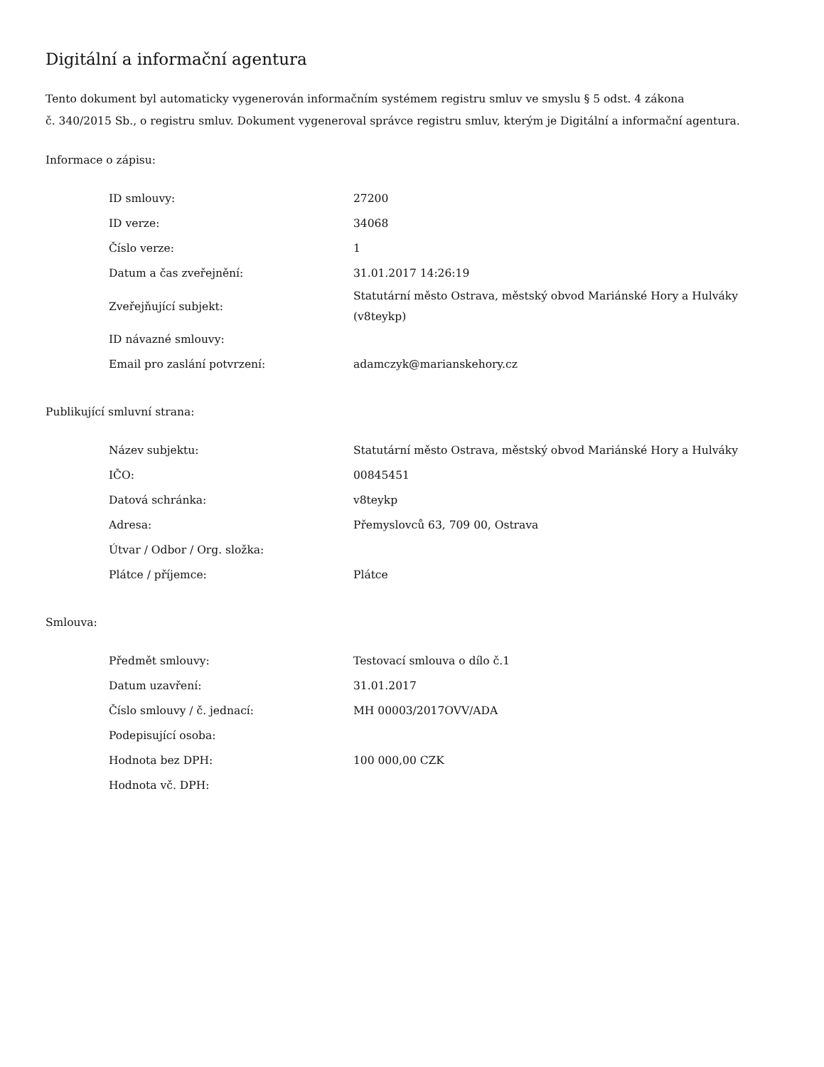Digitální a informační agentura
Tento dokument byl automaticky vygenerován informačním systémem registru smluv ve smyslu § 5 odst. 4 zákona
č. 340/2015 Sb., o registru smluv. Dokument vygeneroval správce registru smluv, kterým je Digitální a informační agentura.
Informace o zápisu:
| ID smlouvy: | 27200 |
| ID verze: | 34068 |
| Číslo verze: | 1 |
| Datum a čas zveřejnění: | 31.01.2017 14:26:19 |
| Zveřejňující subjekt: | Statutární město Ostrava, městský obvod Mariánské Hory a Hulváky (v8teykp) |
| ID návazné smlouvy: | |
| Email pro zaslání potvrzení: | adamczyk@marianskehory.cz |
Publikující smluvní strana:
| Název subjektu: | Statutární město Ostrava, městský obvod Mariánské Hory a Hulváky |
| IČO: | 00845451 |
| Datová schránka: | v8teykp |
| Adresa: | Přemyslovců 63, 709 00, Ostrava |
| Útvar / Odbor / Org. složka: | |
| Plátce / příjemce: | Plátce |
Smlouva:
| Předmět smlouvy: | Testovací smlouva o dílo č.1 |
| Datum uzavření: | 31.01.2017 |
| Číslo smlouvy / č. jednací: | MH 00003/2017OVV/ADA |
| Podepisující osoba: | |
| Hodnota bez DPH: | 100 000,00 CZK |
| Hodnota vč. DPH: | |